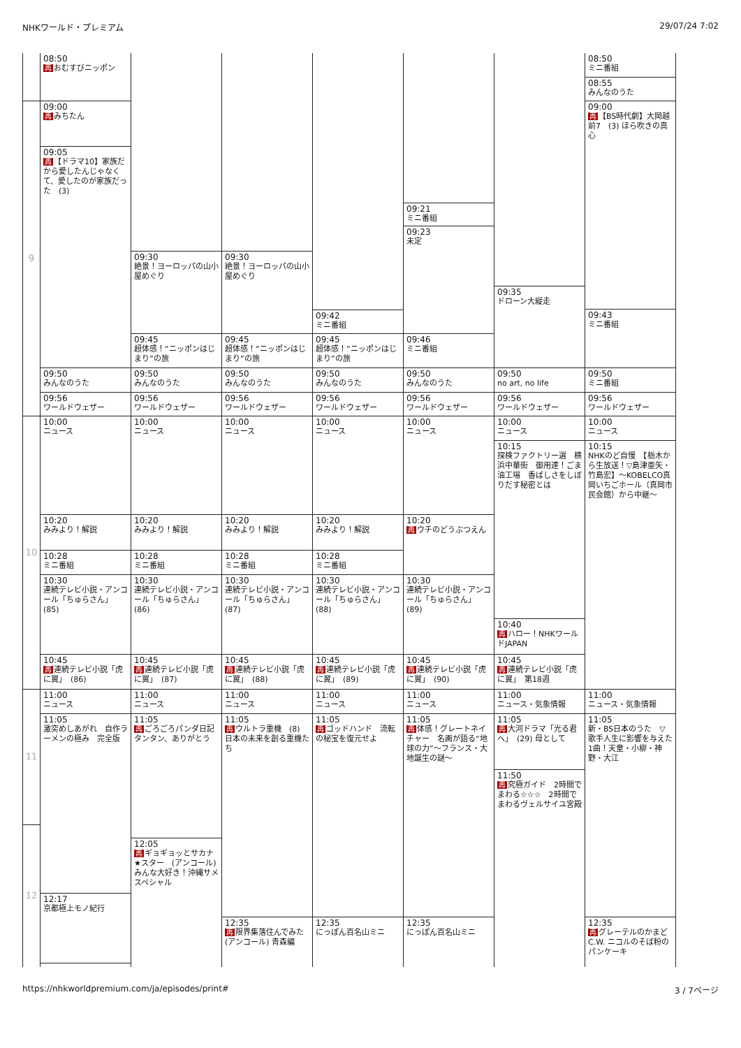NHKワールド・プレミアム 29/07/24 7:02
9
10
11
12
08:50
再おむすびニッポン
09:00
再みちたん
09:05
再 【ドラマ10】家族だから愛したんじゃなくて、愛したのが家族だった　(3)
09:50
みんなのうた
09:56
ワールドウェザー
10:00
ニュース
10:20
みみより！解説
10:28
ミニ番組
10:30
連続テレビ小説・アンコール「ちゅらさん」　(85)
10:45
再連続テレビ小説「虎に翼」　(86)
11:00
ニュース
11:05
激突めしあがれ　自作ラーメンの極み　完全版
12:17
京都極上モノ紀行
09:30
絶景！ヨーロッパの山小屋めぐり
09:45
超体感！“ニッポンはじまり”の旅
09:50
みんなのうた
09:56
ワールドウェザー
10:00
ニュース
10:20
みみより！解説
10:28
ミニ番組
10:30
連続テレビ小説・アンコール「ちゅらさん」　(86)
10:45
再連続テレビ小説「虎に翼」　(87)
11:00
ニュース
11:05
再ごろごろパンダ日記　タンタン、ありがとう
12:05
再ギョギョッとサカナ★スター　(アンコール) みんな大好き！沖縄サメスペシャル
09:30
絶景！ヨーロッパの山小屋めぐり
09:45
超体感！“ニッポンはじまり”の旅
09:50
みんなのうた
09:56
ワールドウェザー
10:00
ニュース
10:20
みみより！解説
10:28
ミニ番組
10:30
連続テレビ小説・アンコール「ちゅらさん」　(87)
10:45
再連続テレビ小説「虎に翼」　(88)
11:00
ニュース
11:05
再ウルトラ重機　(8) 日本の未来を創る重機たち
12:35
再限界集落住んでみた　(アンコール) 青森編
09:42
ミニ番組
09:45
超体感！“ニッポンはじまり”の旅
09:50
みんなのうた
09:56
ワールドウェザー
10:00
ニュース
10:20
みみより！解説
10:28
ミニ番組
10:30
連続テレビ小説・アンコール「ちゅらさん」　(88)
10:45
再連続テレビ小説「虎に翼」　(89)
11:00
ニュース
11:05
再ゴッドハンド　流転の秘宝を復元せよ
12:35
にっぽん百名山ミニ
09:21
ミニ番組
09:23
未定
09:46
ミニ番組
09:50
みんなのうた
09:56
ワールドウェザー
10:00
ニュース
10:20
再ウチのどうぶつえん
10:30
連続テレビ小説・アンコール「ちゅらさん」　(89)
10:45
再連続テレビ小説「虎に翼」　(90)
11:00
ニュース
11:05
再体感！グレートネイチャー　名画が語る“地球の力”～フランス・大地誕生の謎～
12:35
にっぽん百名山ミニ
09:35
ドローン大縦走
09:50
no art, no life
09:56
ワールドウェザー
10:00
ニュース
10:15
探検ファクトリー選　横浜中華街　御用達！ごま油工場　香ばしさをしぼりだす秘密とは
10:40
再ハロー！NHKワールドJAPAN
10:45
再連続テレビ小説「虎に翼」　第18週
11:00
ニュース・気象情報
11:05
再大河ドラマ「光る君へ」　(29) 母として
11:50
再究極ガイド　2時間でまわる☆☆☆　2時間でまわるヴェルサイユ宮殿
08:50
ミニ番組
08:55
みんなのうた
09:00
再 【BS時代劇】大岡越前7　(3) ほら吹きの真心
09:43
ミニ番組
09:50
ミニ番組
09:56
ワールドウェザー
10:00
ニュース
10:15
NHKのど自慢　【栃木から生放送！▽島津亜矢・竹島宏】～KOBELCO真岡いちごホール（真岡市民会館）から中継～
11:00
ニュース・気象情報
11:05
新・BS日本のうた　▽歌手人生に影響を与えた1曲！天童・小柳・神野・大江
12:35
再グレーテルのかまど　C.W. ニコルのそば粉のパンケーキ
https://nhkworldpremium.com/ja/episodes/print# 3 / 7ページ